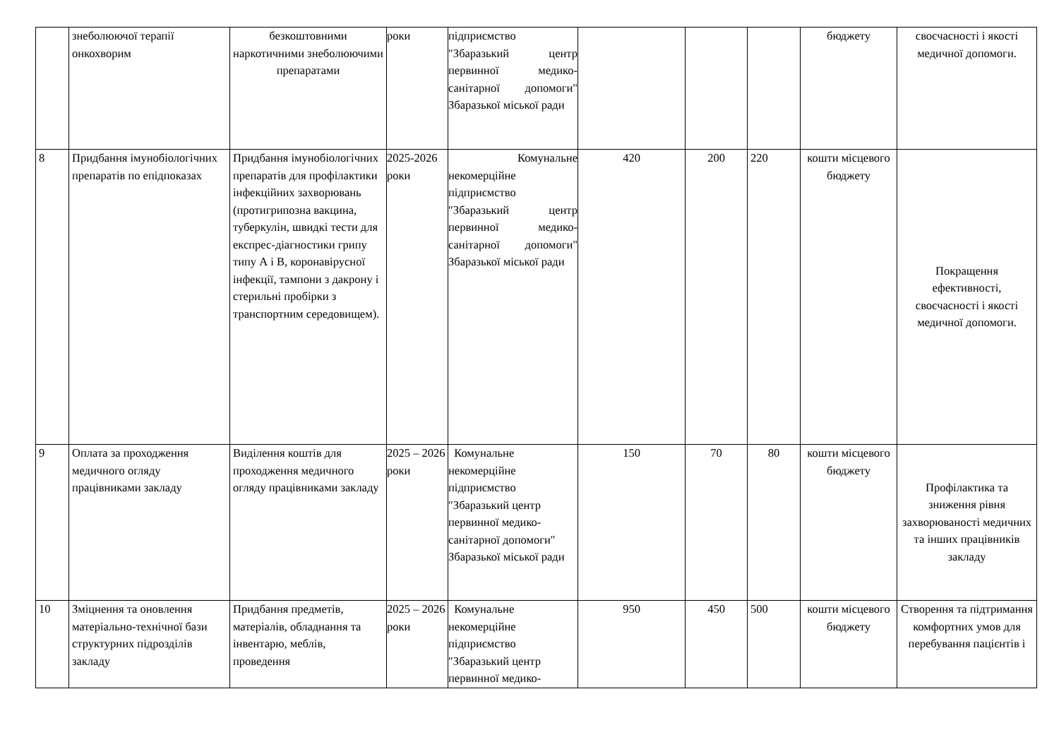| | знеболюючої терапії онкохворим | безкоштовними наркотичними знеболюючими препаратами | роки | підприємство ″Збаразький центр первинної медико-санітарної допомоги" Збаразької міської ради | | | | бюджету | своєчасності і якості медичної допомоги. |
| 8 | Придбання імунобіологічних препаратів по епідпоказах | Придбання імунобіологічних препаратів для профілактики інфекційних захворювань (протигрипозна вакцина, туберкулін, швидкі тести для експрес-діагностики грипу типу А і В, коронавірусної інфекції, тампони з дакрону і стерильні пробірки з транспортним середовищем). | 2025-2026 роки | Комунальне некомерційне підприємство ″Збаразький центр первинної медико-санітарної допомоги" Збаразької міської ради | 420 | 200 | 220 | кошти місцевого бюджету | Покращення ефективності, своєчасності і якості медичної допомоги. |
| 9 | Оплата за проходження медичного огляду працівниками закладу | Виділення коштів для проходження медичного огляду працівниками закладу | 2025 – 2026 роки | Комунальне некомерційне підприємство ″Збаразький центр первинної медико-санітарної допомоги" Збаразької міської ради | 150 | 70 | 80 | кошти місцевого бюджету | Профілактика та зниження рівня захворюваності медичних та інших працівників закладу |
| 10 | Зміцнення та оновлення матеріально-технічної бази структурних підрозділів закладу | Придбання предметів, матеріалів, обладнання та інвентарю, меблів, проведення | 2025 – 2026 роки | Комунальне некомерційне підприємство ″Збаразький центр первинної медико- | 950 | 450 | 500 | кошти місцевого бюджету | Створення та підтримання комфортних умов для перебування пацієнтів і |